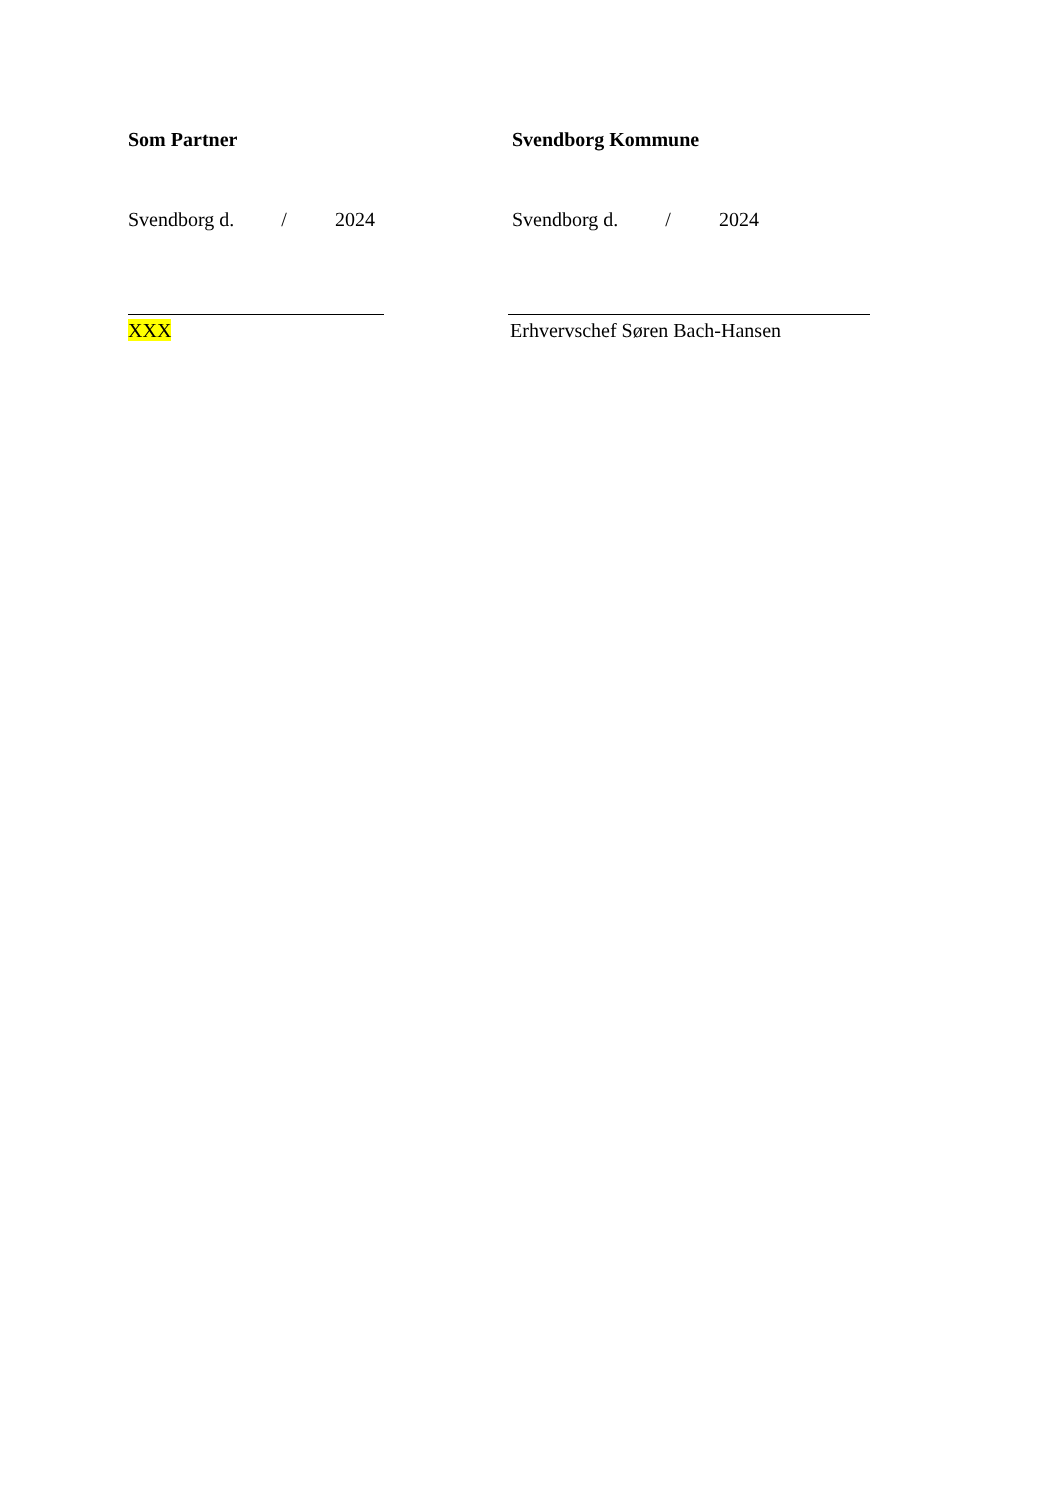Som Partner
Svendborg d. / 2024
XXX
Svendborg Kommune
Svendborg d. / 2024
Erhvervschef Søren Bach-Hansen